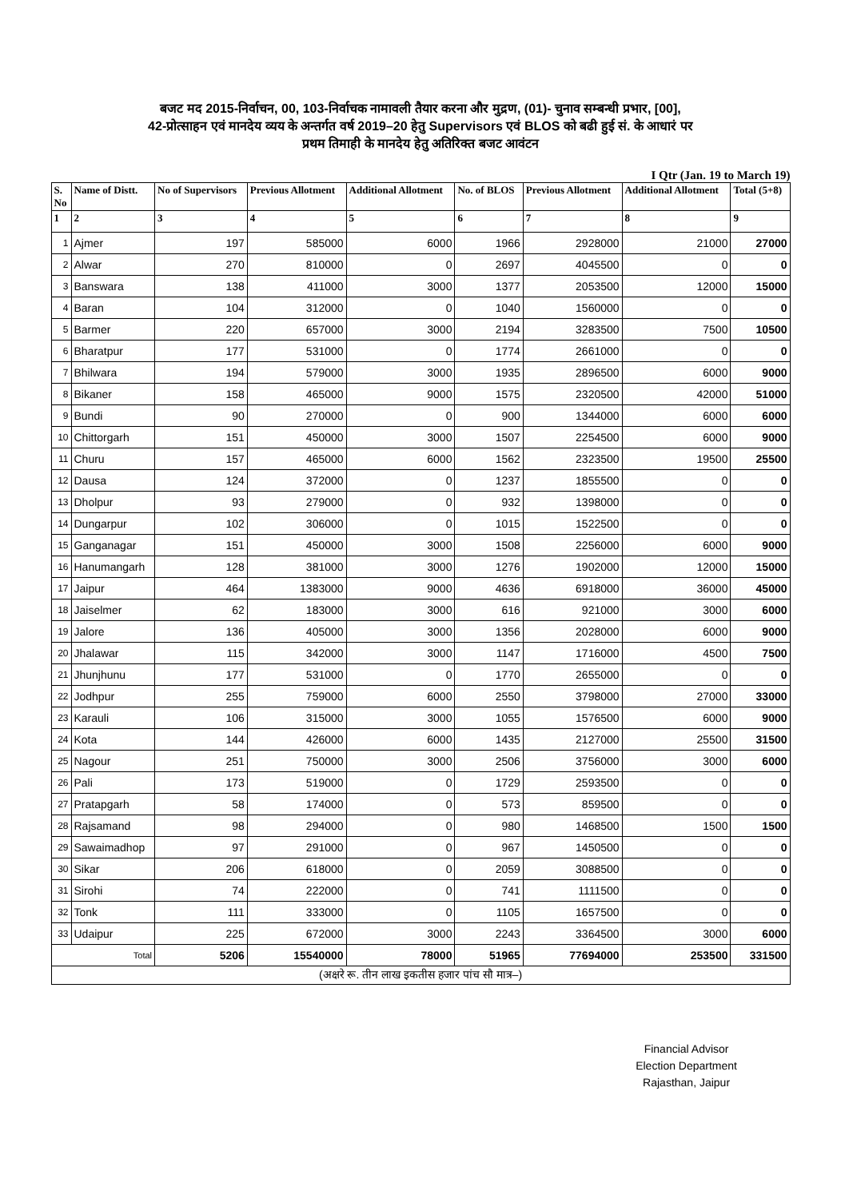बजट मद 2015-निर्वाचन, 00, 103-निर्वाचक नामावली तैयार करना और मुद्रण, (01)- चुनाव सम्बन्धी प्रभार, [00],
42-प्रोत्साहन एवं मानदेय व्यय के अन्तर्गत वर्ष 2019–20 हेतु Supervisors एवं BLOS को बढी हुई सं. के आधारं पर
प्रथम तिमाही के मानदेय हेतु अतिरिक्त बजट आवंटन
I Qtr (Jan. 19 to March 19)
| S. No | Name of Distt. | No of Supervisors | Previous Allotment | Additional Allotment | No. of BLOS | Previous Allotment | Additional Allotment | Total (5+8) |
| --- | --- | --- | --- | --- | --- | --- | --- | --- |
| 1 | 2 | 3 | 4 | 5 | 6 | 7 | 8 | 9 |
| 1 | Ajmer | 197 | 585000 | 6000 | 1966 | 2928000 | 21000 | 27000 |
| 2 | Alwar | 270 | 810000 | 0 | 2697 | 4045500 | 0 | 0 |
| 3 | Banswara | 138 | 411000 | 3000 | 1377 | 2053500 | 12000 | 15000 |
| 4 | Baran | 104 | 312000 | 0 | 1040 | 1560000 | 0 | 0 |
| 5 | Barmer | 220 | 657000 | 3000 | 2194 | 3283500 | 7500 | 10500 |
| 6 | Bharatpur | 177 | 531000 | 0 | 1774 | 2661000 | 0 | 0 |
| 7 | Bhilwara | 194 | 579000 | 3000 | 1935 | 2896500 | 6000 | 9000 |
| 8 | Bikaner | 158 | 465000 | 9000 | 1575 | 2320500 | 42000 | 51000 |
| 9 | Bundi | 90 | 270000 | 0 | 900 | 1344000 | 6000 | 6000 |
| 10 | Chittorgarh | 151 | 450000 | 3000 | 1507 | 2254500 | 6000 | 9000 |
| 11 | Churu | 157 | 465000 | 6000 | 1562 | 2323500 | 19500 | 25500 |
| 12 | Dausa | 124 | 372000 | 0 | 1237 | 1855500 | 0 | 0 |
| 13 | Dholpur | 93 | 279000 | 0 | 932 | 1398000 | 0 | 0 |
| 14 | Dungarpur | 102 | 306000 | 0 | 1015 | 1522500 | 0 | 0 |
| 15 | Ganganagar | 151 | 450000 | 3000 | 1508 | 2256000 | 6000 | 9000 |
| 16 | Hanumangarh | 128 | 381000 | 3000 | 1276 | 1902000 | 12000 | 15000 |
| 17 | Jaipur | 464 | 1383000 | 9000 | 4636 | 6918000 | 36000 | 45000 |
| 18 | Jaiselmer | 62 | 183000 | 3000 | 616 | 921000 | 3000 | 6000 |
| 19 | Jalore | 136 | 405000 | 3000 | 1356 | 2028000 | 6000 | 9000 |
| 20 | Jhalawar | 115 | 342000 | 3000 | 1147 | 1716000 | 4500 | 7500 |
| 21 | Jhunjhunu | 177 | 531000 | 0 | 1770 | 2655000 | 0 | 0 |
| 22 | Jodhpur | 255 | 759000 | 6000 | 2550 | 3798000 | 27000 | 33000 |
| 23 | Karauli | 106 | 315000 | 3000 | 1055 | 1576500 | 6000 | 9000 |
| 24 | Kota | 144 | 426000 | 6000 | 1435 | 2127000 | 25500 | 31500 |
| 25 | Nagour | 251 | 750000 | 3000 | 2506 | 3756000 | 3000 | 6000 |
| 26 | Pali | 173 | 519000 | 0 | 1729 | 2593500 | 0 | 0 |
| 27 | Pratapgarh | 58 | 174000 | 0 | 573 | 859500 | 0 | 0 |
| 28 | Rajsamand | 98 | 294000 | 0 | 980 | 1468500 | 1500 | 1500 |
| 29 | Sawaimadhop | 97 | 291000 | 0 | 967 | 1450500 | 0 | 0 |
| 30 | Sikar | 206 | 618000 | 0 | 2059 | 3088500 | 0 | 0 |
| 31 | Sirohi | 74 | 222000 | 0 | 741 | 1111500 | 0 | 0 |
| 32 | Tonk | 111 | 333000 | 0 | 1105 | 1657500 | 0 | 0 |
| 33 | Udaipur | 225 | 672000 | 3000 | 2243 | 3364500 | 3000 | 6000 |
| Total | | 5206 | 15540000 | 78000 | 51965 | 77694000 | 253500 | 331500 |
| (अक्षरे रू. तीन लाख इकतीस हजार पांच सौ मात्र–) | | | | | | | | |
Financial Advisor
Election Department
Rajasthan, Jaipur